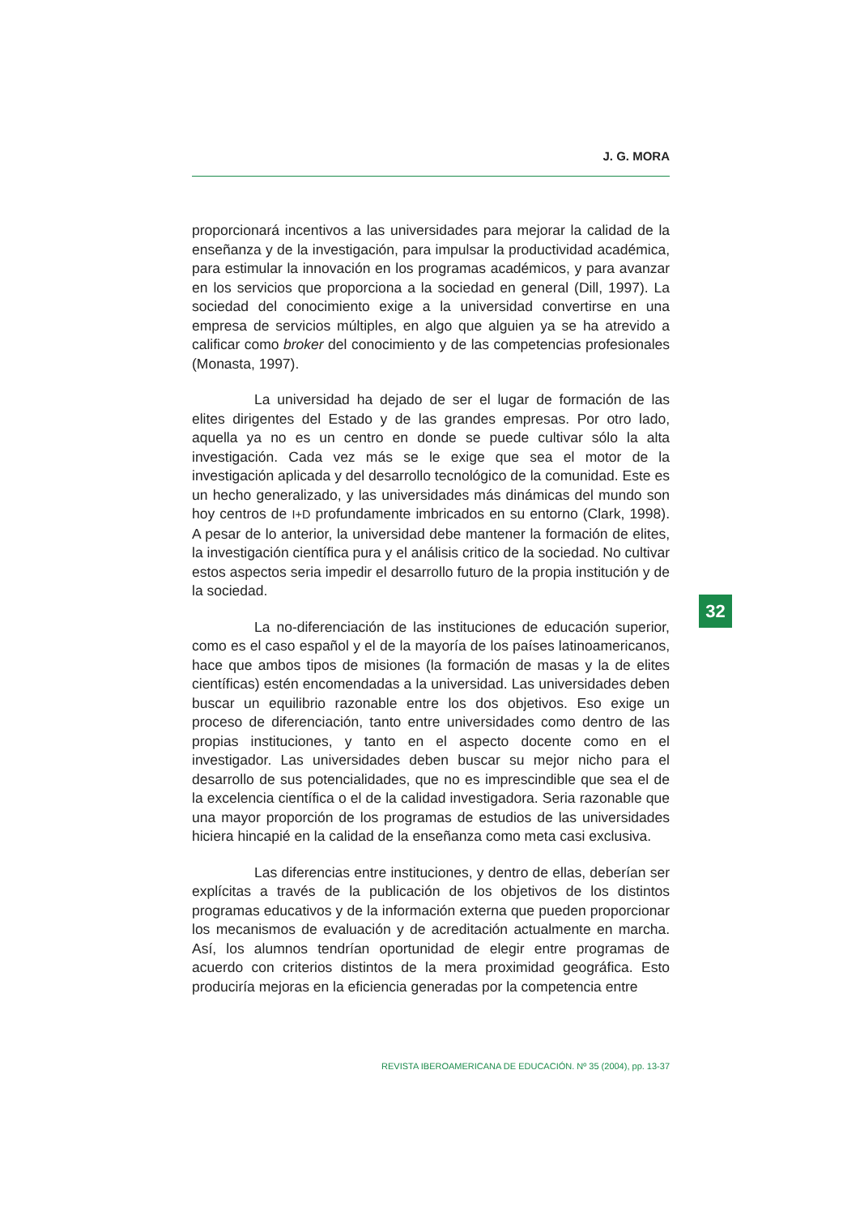J. G. MORA
proporcionará incentivos a las universidades para mejorar la calidad de la enseñanza y de la investigación, para impulsar la productividad académica, para estimular la innovación en los programas académicos, y para avanzar en los servicios que proporciona a la sociedad en general (Dill, 1997). La sociedad del conocimiento exige a la universidad convertirse en una empresa de servicios múltiples, en algo que alguien ya se ha atrevido a calificar como broker del conocimiento y de las competencias profesionales (Monasta, 1997).
La universidad ha dejado de ser el lugar de formación de las elites dirigentes del Estado y de las grandes empresas. Por otro lado, aquella ya no es un centro en donde se puede cultivar sólo la alta investigación. Cada vez más se le exige que sea el motor de la investigación aplicada y del desarrollo tecnológico de la comunidad. Este es un hecho generalizado, y las universidades más dinámicas del mundo son hoy centros de I+D profundamente imbricados en su entorno (Clark, 1998). A pesar de lo anterior, la universidad debe mantener la formación de elites, la investigación científica pura y el análisis critico de la sociedad. No cultivar estos aspectos seria impedir el desarrollo futuro de la propia institución y de la sociedad.
La no-diferenciación de las instituciones de educación superior, como es el caso español y el de la mayoría de los países latinoamericanos, hace que ambos tipos de misiones (la formación de masas y la de elites científicas) estén encomendadas a la universidad. Las universidades deben buscar un equilibrio razonable entre los dos objetivos. Eso exige un proceso de diferenciación, tanto entre universidades como dentro de las propias instituciones, y tanto en el aspecto docente como en el investigador. Las universidades deben buscar su mejor nicho para el desarrollo de sus potencialidades, que no es imprescindible que sea el de la excelencia científica o el de la calidad investigadora. Seria razonable que una mayor proporción de los programas de estudios de las universidades hiciera hincapié en la calidad de la enseñanza como meta casi exclusiva.
Las diferencias entre instituciones, y dentro de ellas, deberían ser explícitas a través de la publicación de los objetivos de los distintos programas educativos y de la información externa que pueden proporcionar los mecanismos de evaluación y de acreditación actualmente en marcha. Así, los alumnos tendrían oportunidad de elegir entre programas de acuerdo con criterios distintos de la mera proximidad geográfica. Esto produciría mejoras en la eficiencia generadas por la competencia entre
32
REVISTA IBEROAMERICANA DE EDUCACIÓN. Nº 35 (2004), pp. 13-37